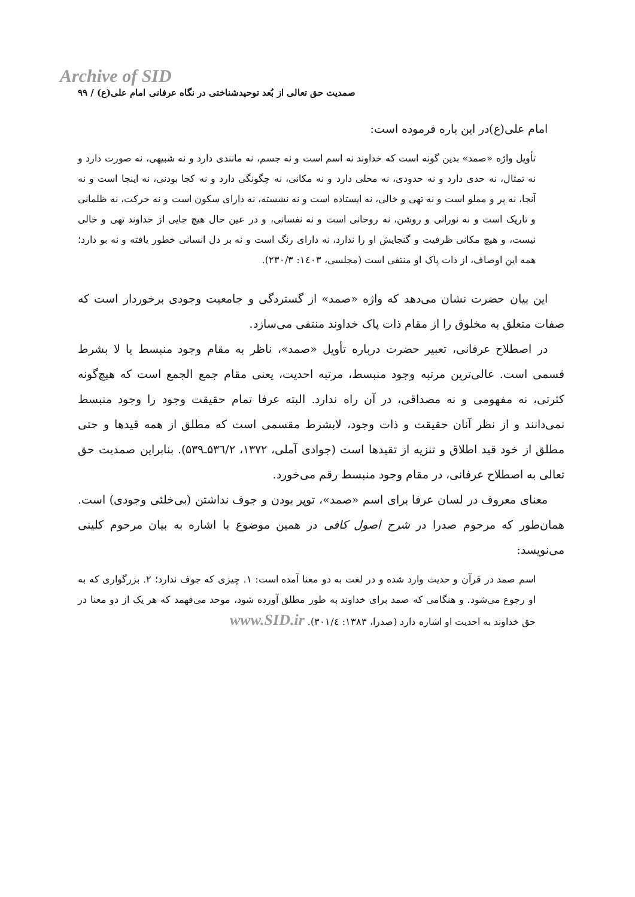Archive of SID
صمدیت حق تعالی از بُعد توحیدشناختی در نگاه عرفانی امام علی(ع) / ۹۹
امام علی(ع)در این باره فرموده است:
تأویل واژه «صمد» بدین گونه است که خداوند نه اسم است و نه جسم، نه مانندی دارد و نه شبیهی، نه صورت دارد و نه تمثال، نه حدی دارد و نه حدودی، نه محلی دارد و نه مکانی، نه چگونگی دارد و نه کجا بودنی، نه اینجا است و نه آنجا، نه پر و مملو است و نه تهی و خالی، نه ایستاده است و نه نشسته، نه دارای سکون است و نه حرکت، نه ظلمانی و تاریک است و نه نورانی و روشن، نه روحانی است و نه نفسانی، و در عین حال هیچ جایی از خداوند تهی و خالی نیست، و هیچ مکانی ظرفیت و گنجایش او را ندارد، نه دارای رنگ است و نه بر دل انسانی خطور یافته و نه بو دارد؛ همه این اوصاف، از ذات پاک او منتفی است (مجلسی، ۱٤۰۳: ۲۳۰/۳).
این بیان حضرت نشان می‌دهد که واژه «صمد» از گستردگی و جامعیت وجودی برخوردار است که صفات متعلق به مخلوق را از مقام ذات پاک خداوند منتفی می‌سازد.
در اصطلاح عرفانی، تعبیر حضرت درباره تأویل «صمد»، ناظر به مقام وجود منبسط یا لا بشرط قسمی است. عالی‌ترین مرتبه وجود منبسط، مرتبه احدیت، یعنی مقام جمع الجمع است که هیچ‌گونه کثرتی، نه مفهومی و نه مصداقی، در آن راه ندارد. البته عرفا تمام حقیقت وجود را وجود منبسط نمی‌دانند و از نظر آنان حقیقت و ذات وجود، لابشرط مقسمی است که مطلق از همه قیدها و حتی مطلق از خود قید اطلاق و تنزیه از تقیدها است (جوادی آملی، ۱۳۷۲، ۵۳٦/۲ـ۵۳۹). بنابراین صمدیت حق تعالی به اصطلاح عرفانی، در مقام وجود منبسط رقم می‌خورد.
معنای معروف در لسان عرفا برای اسم «صمد»، توپر بودن و جوف نداشتن (بی‌خلئی وجودی) است. همان‌طور که مرحوم صدرا در شرح اصول کافی در همین موضوع با اشاره به بیان مرحوم کلینی می‌نویسد:
اسم صمد در قرآن و حدیث وارد شده و در لغت به دو معنا آمده است: ۱. چیزی که جوف ندارد؛ ۲. بزرگواری که به او رجوع می‌شود. و هنگامی که صمد برای خداوند به طور مطلق آورده شود، موحد می‌فهمد که هر یک از دو معنا در حق خداوند به احدیت او اشاره دارد (صدرا، ۱۳۸۳: ۳۰۱/٤). www.SID.ir